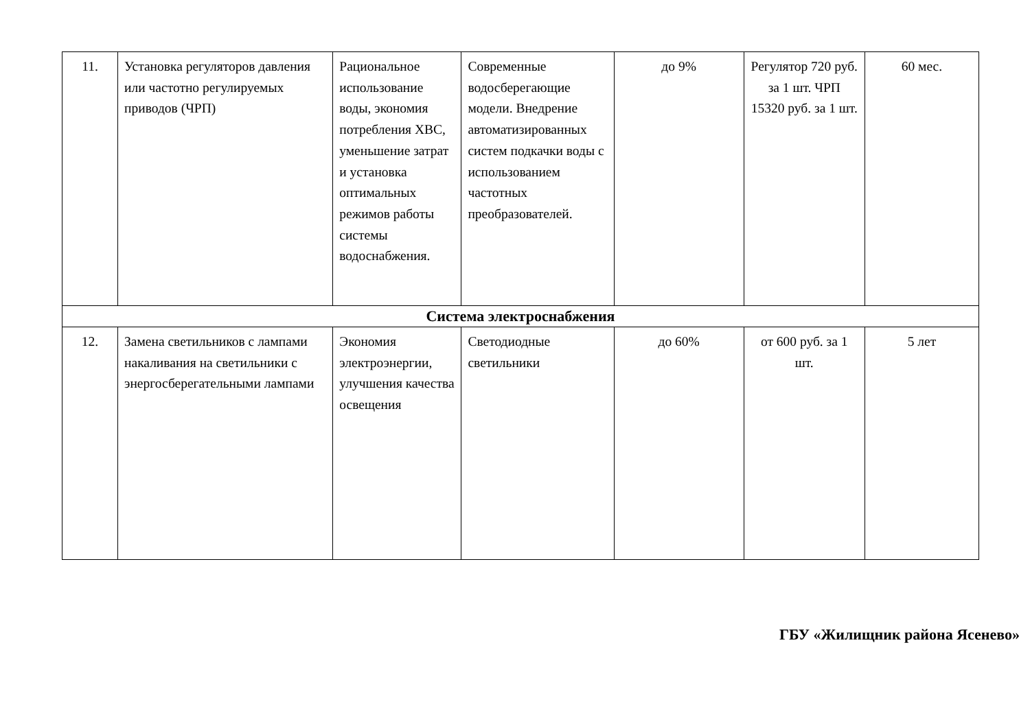| 11. | Установка регуляторов давления или частотно регулируемых приводов (ЧРП) | Рациональное использование воды, экономия потребления ХВС, уменьшение затрат и установка оптимальных режимов работы системы водоснабжения. | Современные водосберегающие модели. Внедрение автоматизированных систем подкачки воды с использованием частотных преобразователей. | до 9% | Регулятор 720 руб. за 1 шт. ЧРП 15320 руб. за 1 шт. | 60 мес. |
| Система электроснабжения | | | | | | |
| 12. | Замена светильников с лампами накаливания на светильники с энергосберегательными лампами | Экономия электроэнергии, улучшения качества освещения | Светодиодные светильники | до 60% | от 600 руб. за 1 шт. | 5 лет |
ГБУ «Жилищник района Ясенево»